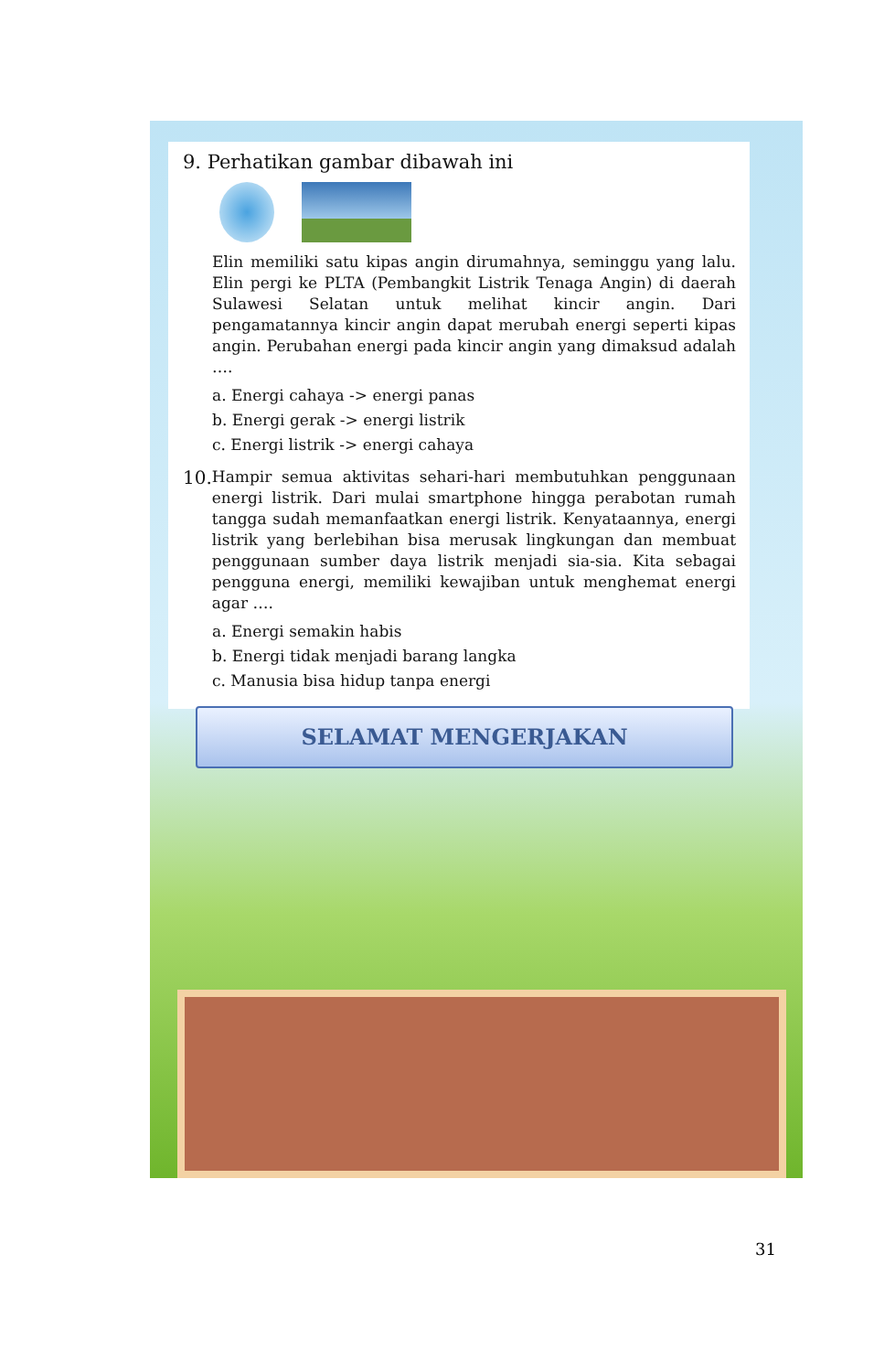9. Perhatikan gambar dibawah ini
Elin memiliki satu kipas angin dirumahnya, seminggu yang lalu. Elin pergi ke PLTA (Pembangkit Listrik Tenaga Angin) di daerah Sulawesi Selatan untuk melihat kincir angin. Dari pengamatannya kincir angin dapat merubah energi seperti kipas angin. Perubahan energi pada kincir angin yang dimaksud adalah ….
a. Energi cahaya -> energi panas
b. Energi gerak -> energi listrik
c. Energi listrik -> energi cahaya
10.
Hampir semua aktivitas sehari-hari membutuhkan penggunaan energi listrik. Dari mulai smartphone hingga perabotan rumah tangga sudah memanfaatkan energi listrik. Kenyataannya, energi listrik yang berlebihan bisa merusak lingkungan dan membuat penggunaan sumber daya listrik menjadi sia-sia. Kita sebagai pengguna energi, memiliki kewajiban untuk menghemat energi agar ….
a. Energi semakin habis
b. Energi tidak menjadi barang langka
c. Manusia bisa hidup tanpa energi
SELAMAT MENGERJAKAN
31